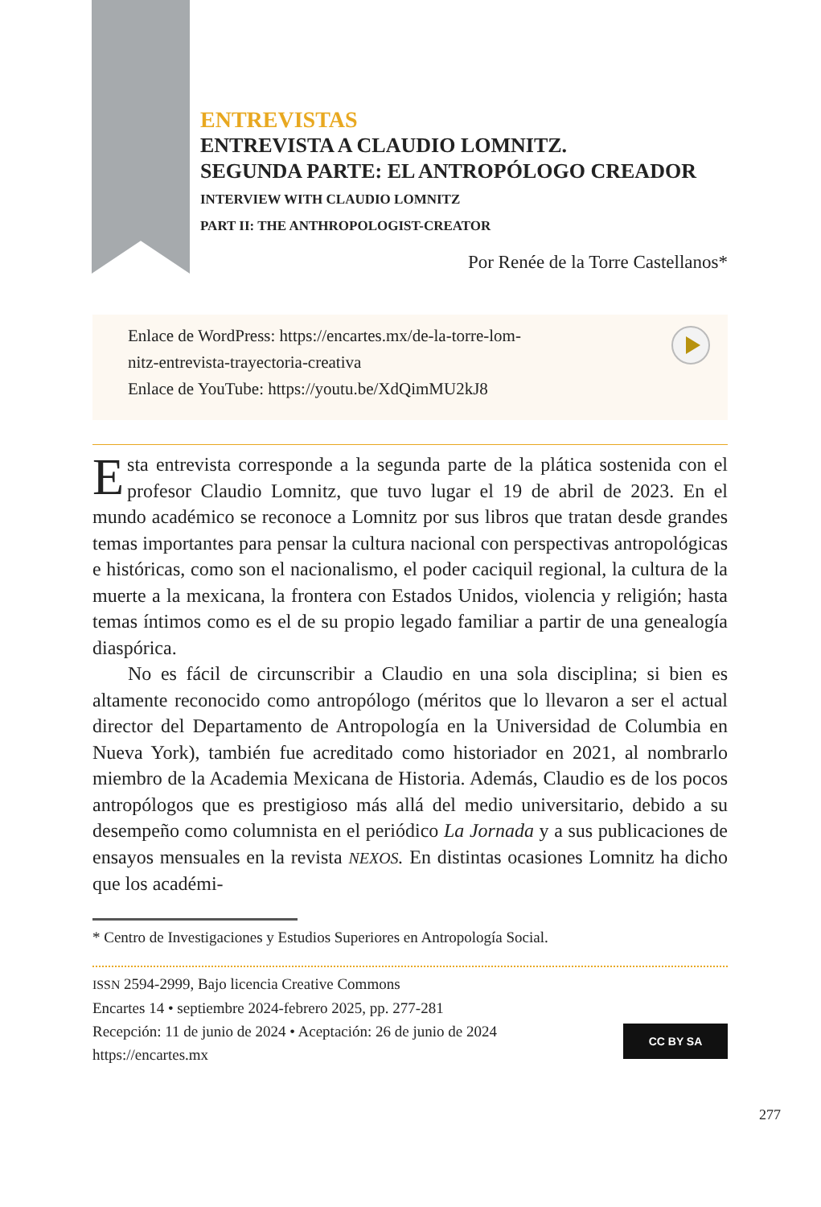ENTREVISTAS
ENTREVISTA A CLAUDIO LOMNITZ.
SEGUNDA PARTE: EL ANTROPÓLOGO CREADOR
INTERVIEW WITH CLAUDIO LOMNITZ
PART II: THE ANTHROPOLOGIST-CREATOR
Por Renée de la Torre Castellanos*
Enlace de WordPress: https://encartes.mx/de-la-torre-lom-
nitz-entrevista-trayectoria-creativa
Enlace de YouTube: https://youtu.be/XdQimMU2kJ8
Esta entrevista corresponde a la segunda parte de la plática sostenida con el profesor Claudio Lomnitz, que tuvo lugar el 19 de abril de 2023. En el mundo académico se reconoce a Lomnitz por sus libros que tratan desde grandes temas importantes para pensar la cultura nacional con perspectivas antropológicas e históricas, como son el nacionalismo, el poder caciquil regional, la cultura de la muerte a la mexicana, la frontera con Estados Unidos, violencia y religión; hasta temas íntimos como es el de su propio legado familiar a partir de una genealogía diaspórica.
No es fácil de circunscribir a Claudio en una sola disciplina; si bien es altamente reconocido como antropólogo (méritos que lo llevaron a ser el actual director del Departamento de Antropología en la Universidad de Columbia en Nueva York), también fue acreditado como historiador en 2021, al nombrarlo miembro de la Academia Mexicana de Historia. Además, Claudio es de los pocos antropólogos que es prestigioso más allá del medio universitario, debido a su desempeño como columnista en el periódico La Jornada y a sus publicaciones de ensayos mensuales en la revista NEXOS. En distintas ocasiones Lomnitz ha dicho que los académi-
* Centro de Investigaciones y Estudios Superiores en Antropología Social.
ISSN 2594-2999, Bajo licencia Creative Commons
Encartes 14 • septiembre 2024-febrero 2025, pp. 277-281
Recepción: 11 de junio de 2024 • Aceptación: 26 de junio de 2024
https://encartes.mx
CC BY SA
277